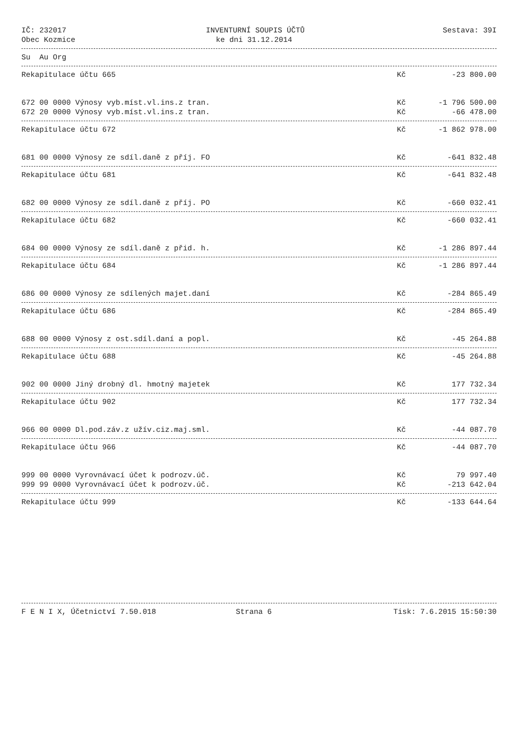IČ: 232017 INVENTURNÍ SOUPIS ÚČTŮ Sestava: 39I
Obec Kozmice ke dni 31.12.2014
Su Au Org
Rekapitulace účtu 665 Kč -23 800.00
672 00 0000 Výnosy vyb.míst.vl.ins.z tran. Kč -1 796 500.00
672 20 0000 Výnosy vyb.míst.vl.ins.z tran. Kč -66 478.00
Rekapitulace účtu 672 Kč -1 862 978.00
681 00 0000 Výnosy ze sdíl.daně z příj. FO Kč -641 832.48
Rekapitulace účtu 681 Kč -641 832.48
682 00 0000 Výnosy ze sdíl.daně z příj. PO Kč -660 032.41
Rekapitulace účtu 682 Kč -660 032.41
684 00 0000 Výnosy ze sdíl.daně z přid. h. Kč -1 286 897.44
Rekapitulace účtu 684 Kč -1 286 897.44
686 00 0000 Výnosy ze sdílených majet.daní Kč -284 865.49
Rekapitulace účtu 686 Kč -284 865.49
688 00 0000 Výnosy z ost.sdíl.daní a popl. Kč -45 264.88
Rekapitulace účtu 688 Kč -45 264.88
902 00 0000 Jiný drobný dl. hmotný majetek Kč 177 732.34
Rekapitulace účtu 902 Kč 177 732.34
966 00 0000 Dl.pod.záv.z užív.ciz.maj.sml. Kč -44 087.70
Rekapitulace účtu 966 Kč -44 087.70
999 00 0000 Vyrovnávací účet k podrozv.úč. Kč 79 997.40
999 99 0000 Vyrovnávací účet k podrozv.úč. Kč -213 642.04
Rekapitulace účtu 999 Kč -133 644.64
F E N I X, Účetnictví 7.50.018 Strana 6 Tisk: 7.6.2015 15:50:30